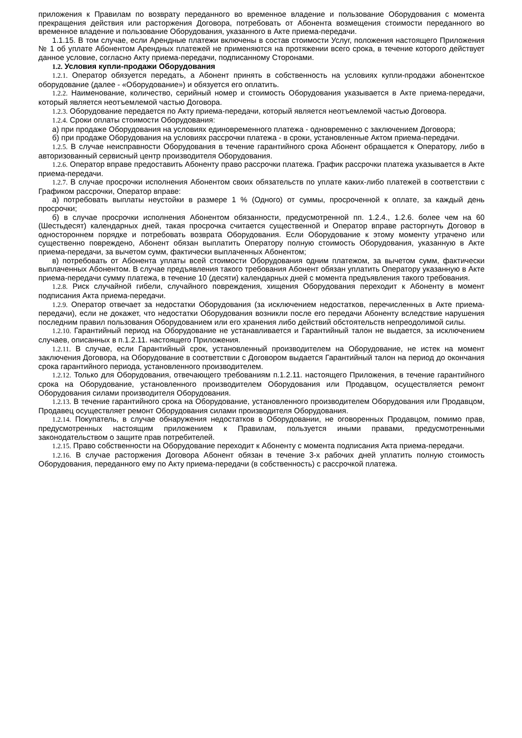приложения к Правилам по возврату переданного во временное владение и пользование Оборудования с момента прекращения действия или расторжения Договора, потребовать от Абонента возмещения стоимости переданного во временное владение и пользование Оборудования, указанного в Акте приема-передачи.
1.1.15. В том случае, если Арендные платежи включены в состав стоимости Услуг, положения настоящего Приложения № 1 об уплате Абонентом Арендных платежей не применяются на протяжении всего срока, в течение которого действует данное условие, согласно Акту приема-передачи, подписанному Сторонами.
1.2. Условия купли-продажи Оборудования
1.2.1. Оператор обязуется передать, а Абонент принять в собственность на условиях купли-продажи абонентское оборудование (далее - «Оборудование») и обязуется его оплатить.
1.2.2. Наименование, количество, серийный номер и стоимость Оборудования указывается в Акте приема-передачи, который является неотъемлемой частью Договора.
1.2.3. Оборудование передается по Акту приема-передачи, который является неотъемлемой частью Договора.
1.2.4. Сроки оплаты стоимости Оборудования:
а) при продаже Оборудования на условиях единовременного платежа - одновременно с заключением Договора;
б) при продаже Оборудования на условиях рассрочки платежа - в сроки, установленные Актом приема-передачи.
1.2.5. В случае неисправности Оборудования в течение гарантийного срока Абонент обращается к Оператору, либо в авторизованный сервисный центр производителя Оборудования.
1.2.6. Оператор вправе предоставить Абоненту право рассрочки платежа. График рассрочки платежа указывается в Акте приема-передачи.
1.2.7. В случае просрочки исполнения Абонентом своих обязательств по уплате каких-либо платежей в соответствии с Графиком рассрочки, Оператор вправе:
а) потребовать выплаты неустойки в размере 1 % (Одного) от суммы, просроченной к оплате, за каждый день просрочки;
б) в случае просрочки исполнения Абонентом обязанности, предусмотренной пп. 1.2.4., 1.2.6. более чем на 60 (Шестьдесят) календарных дней, такая просрочка считается существенной и Оператор вправе расторгнуть Договор в одностороннем порядке и потребовать возврата Оборудования. Если Оборудование к этому моменту утрачено или существенно повреждено, Абонент обязан выплатить Оператору полную стоимость Оборудования, указанную в Акте приема-передачи, за вычетом сумм, фактически выплаченных Абонентом;
в) потребовать от Абонента уплаты всей стоимости Оборудования одним платежом, за вычетом сумм, фактически выплаченных Абонентом. В случае предъявления такого требования Абонент обязан уплатить Оператору указанную в Акте приема-передачи сумму платежа, в течение 10 (десяти) календарных дней с момента предъявления такого требования.
1.2.8. Риск случайной гибели, случайного повреждения, хищения Оборудования переходит к Абоненту в момент подписания Акта приема-передачи.
1.2.9. Оператор отвечает за недостатки Оборудования (за исключением недостатков, перечисленных в Акте приема-передачи), если не докажет, что недостатки Оборудования возникли после его передачи Абоненту вследствие нарушения последним правил пользования Оборудованием или его хранения либо действий обстоятельств непреодолимой силы.
1.2.10. Гарантийный период на Оборудование не устанавливается и Гарантийный талон не выдается, за исключением случаев, описанных в п.1.2.11. настоящего Приложения.
1.2.11. В случае, если Гарантийный срок, установленный производителем на Оборудование, не истек на момент заключения Договора, на Оборудование в соответствии с Договором выдается Гарантийный талон на период до окончания срока гарантийного периода, установленного производителем.
1.2.12. Только для Оборудования, отвечающего требованиям п.1.2.11. настоящего Приложения, в течение гарантийного срока на Оборудование, установленного производителем Оборудования или Продавцом, осуществляется ремонт Оборудования силами производителя Оборудования.
1.2.13. В течение гарантийного срока на Оборудование, установленного производителем Оборудования или Продавцом, Продавец осуществляет ремонт Оборудования силами производителя Оборудования.
1.2.14. Покупатель, в случае обнаружения недостатков в Оборудовании, не оговоренных Продавцом, помимо прав, предусмотренных настоящим приложением к Правилам, пользуется иными правами, предусмотренными законодательством о защите прав потребителей.
1.2.15. Право собственности на Оборудование переходит к Абоненту с момента подписания Акта приема-передачи.
1.2.16. В случае расторжения Договора Абонент обязан в течение 3-х рабочих дней уплатить полную стоимость Оборудования, переданного ему по Акту приема-передачи (в собственность) с рассрочкой платежа.